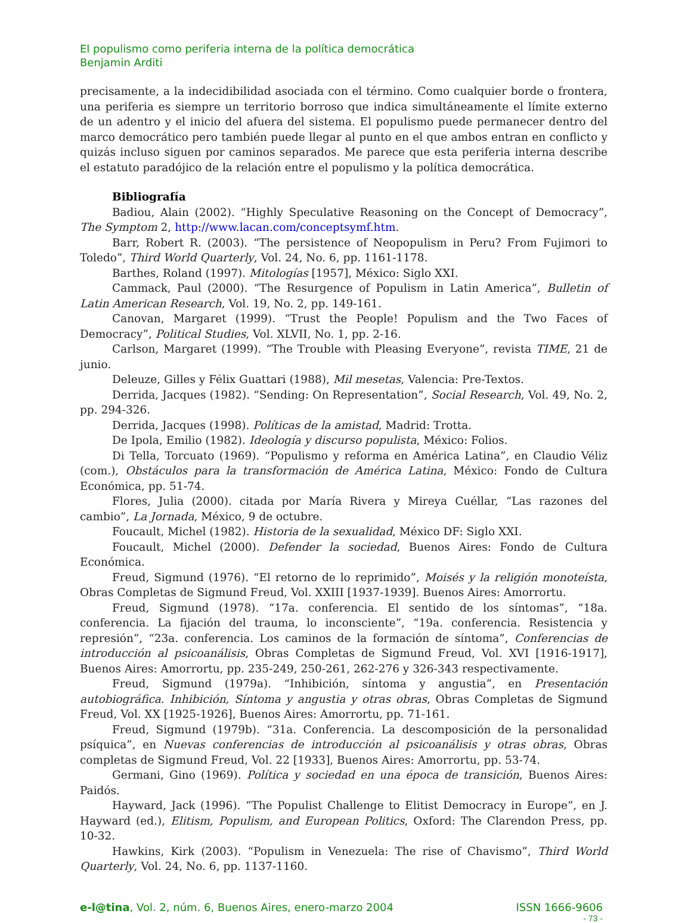El populismo como periferia interna de la política democrática
Benjamin Arditi
precisamente, a la indecidibilidad asociada con el término. Como cualquier borde o frontera, una periferia es siempre un territorio borroso que indica simultáneamente el límite externo de un adentro y el inicio del afuera del sistema. El populismo puede permanecer dentro del marco democrático pero también puede llegar al punto en el que ambos entran en conflicto y quizás incluso siguen por caminos separados. Me parece que esta periferia interna describe el estatuto paradójico de la relación entre el populismo y la política democrática.
Bibliografía
Badiou, Alain (2002). “Highly Speculative Reasoning on the Concept of Democracy”, The Symptom 2, http://www.lacan.com/conceptsymf.htm.
Barr, Robert R. (2003). “The persistence of Neopopulism in Peru? From Fujimori to Toledo”, Third World Quarterly, Vol. 24, No. 6, pp. 1161-1178.
Barthes, Roland (1997). Mitologías [1957], México: Siglo XXI.
Cammack, Paul (2000). “The Resurgence of Populism in Latin America”, Bulletin of Latin American Research, Vol. 19, No. 2, pp. 149-161.
Canovan, Margaret (1999). “Trust the People! Populism and the Two Faces of Democracy”, Political Studies, Vol. XLVII, No. 1, pp. 2-16.
Carlson, Margaret (1999). “The Trouble with Pleasing Everyone”, revista TIME, 21 de junio.
Deleuze, Gilles y Félix Guattari (1988), Mil mesetas, Valencia: Pre-Textos.
Derrida, Jacques (1982). “Sending: On Representation”, Social Research, Vol. 49, No. 2, pp. 294-326.
Derrida, Jacques (1998). Políticas de la amistad, Madrid: Trotta.
De Ipola, Emilio (1982). Ideología y discurso populista, México: Folios.
Di Tella, Torcuato (1969). “Populismo y reforma en América Latina”, en Claudio Véliz (com.), Obstáculos para la transformación de América Latina, México: Fondo de Cultura Económica, pp. 51-74.
Flores, Julia (2000). citada por María Rivera y Mireya Cuéllar, “Las razones del cambio”, La Jornada, México, 9 de octubre.
Foucault, Michel (1982). Historia de la sexualidad, México DF: Siglo XXI.
Foucault, Michel (2000). Defender la sociedad, Buenos Aires: Fondo de Cultura Económica.
Freud, Sigmund (1976). “El retorno de lo reprimido”, Moisés y la religión monoteísta, Obras Completas de Sigmund Freud, Vol. XXIII [1937-1939]. Buenos Aires: Amorrortu.
Freud, Sigmund (1978). “17a. conferencia. El sentido de los síntomas”, “18a. conferencia. La fijación del trauma, lo inconsciente”, “19a. conferencia. Resistencia y represión”, “23a. conferencia. Los caminos de la formación de síntoma”, Conferencias de introducción al psicoanálisis, Obras Completas de Sigmund Freud, Vol. XVI [1916-1917], Buenos Aires: Amorrortu, pp. 235-249, 250-261, 262-276 y 326-343 respectivamente.
Freud, Sigmund (1979a). “Inhibición, síntoma y angustia”, en Presentación autobiográfica. Inhibición, Síntoma y angustia y otras obras, Obras Completas de Sigmund Freud, Vol. XX [1925-1926], Buenos Aires: Amorrortu, pp. 71-161.
Freud, Sigmund (1979b). “31a. Conferencia. La descomposición de la personalidad psíquica”, en Nuevas conferencias de introducción al psicoanálisis y otras obras, Obras completas de Sigmund Freud, Vol. 22 [1933], Buenos Aires: Amorrortu, pp. 53-74.
Germani, Gino (1969). Política y sociedad en una época de transición, Buenos Aires: Paidós.
Hayward, Jack (1996). “The Populist Challenge to Elitist Democracy in Europe”, en J. Hayward (ed.), Elitism, Populism, and European Politics, Oxford: The Clarendon Press, pp. 10-32.
Hawkins, Kirk (2003). “Populism in Venezuela: The rise of Chavismo”, Third World Quarterly, Vol. 24, No. 6, pp. 1137-1160.
e-l@tina, Vol. 2, núm. 6, Buenos Aires, enero-marzo 2004 ISSN 1666-9606
- 73 -